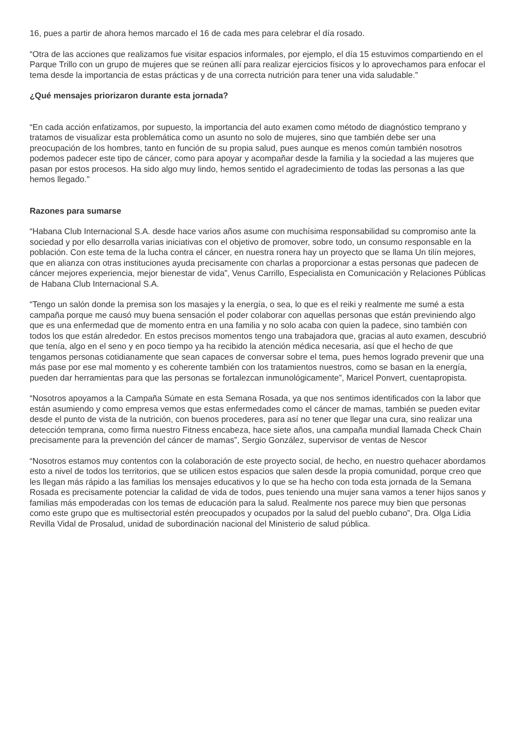16, pues a partir de ahora hemos marcado el 16 de cada mes para celebrar el día rosado.
“Otra de las acciones que realizamos fue visitar espacios informales, por ejemplo, el día 15 estuvimos compartiendo en el Parque Trillo con un grupo de mujeres que se reúnen allí para realizar ejercicios físicos y lo aprovechamos para enfocar el tema desde la importancia de estas prácticas y de una correcta nutrición para tener una vida saludable.”
¿Qué mensajes priorizaron durante esta jornada?
“En cada acción enfatizamos, por supuesto, la importancia del auto examen como método de diagnóstico temprano y tratamos de visualizar esta problemática como un asunto no solo de mujeres, sino que también debe ser una preocupación de los hombres, tanto en función de su propia salud, pues aunque es menos común también nosotros podemos padecer este tipo de cáncer, como para apoyar y acompañar desde la familia y la sociedad a las mujeres que pasan por estos procesos. Ha sido algo muy lindo, hemos sentido el agradecimiento de todas las personas a las que hemos llegado."
Razones para sumarse
“Habana Club Internacional S.A. desde hace varios años asume con muchísima responsabilidad su compromiso ante la sociedad y por ello desarrolla varias iniciativas con el objetivo de promover, sobre todo, un consumo responsable en la población. Con este tema de la lucha contra el cáncer, en nuestra ronera hay un proyecto que se llama Un tilín mejores, que en alianza con otras instituciones ayuda precisamente con charlas a proporcionar a estas personas que padecen de cáncer mejores experiencia, mejor bienestar de vida”, Venus Carrillo, Especialista en Comunicación y Relaciones Públicas de Habana Club Internacional S.A.
“Tengo un salón donde la premisa son los masajes y la energía, o sea, lo que es el reiki y realmente me sumé a esta campaña porque me causó muy buena sensación el poder colaborar con aquellas personas que están previniendo algo que es una enfermedad que de momento entra en una familia y no solo acaba con quien la padece, sino también con todos los que están alrededor. En estos precisos momentos tengo una trabajadora que, gracias al auto examen, descubrió que tenía, algo en el seno y en poco tiempo ya ha recibido la atención médica necesaria, así que el hecho de que tengamos personas cotidianamente que sean capaces de conversar sobre el tema, pues hemos logrado prevenir que una más pase por ese mal momento y es coherente también con los tratamientos nuestros, como se basan en la energía, pueden dar herramientas para que las personas se fortalezcan inmunológicamente”, Maricel Ponvert, cuentapropista.
“Nosotros apoyamos a la Campaña Súmate en esta Semana Rosada, ya que nos sentimos identificados con la labor que están asumiendo y como empresa vemos que estas enfermedades como el cáncer de mamas, también se pueden evitar desde el punto de vista de la nutrición, con buenos procederes, para así no tener que llegar una cura, sino realizar una detección temprana, como firma nuestro Fitness encabeza, hace siete años, una campaña mundial llamada Check Chain precisamente para la prevención del cáncer de mamas”, Sergio González, supervisor de ventas de Nescor
“Nosotros estamos muy contentos con la colaboración de este proyecto social, de hecho, en nuestro quehacer abordamos esto a nivel de todos los territorios, que se utilicen estos espacios que salen desde la propia comunidad, porque creo que les llegan más rápido a las familias los mensajes educativos y lo que se ha hecho con toda esta jornada de la Semana Rosada es precisamente potenciar la calidad de vida de todos, pues teniendo una mujer sana vamos a tener hijos sanos y familias más empoderadas con los temas de educación para la salud. Realmente nos parece muy bien que personas como este grupo que es multisectorial estén preocupados y ocupados por la salud del pueblo cubano”, Dra. Olga Lidia Revilla Vidal de Prosalud, unidad de subordinación nacional del Ministerio de salud pública.